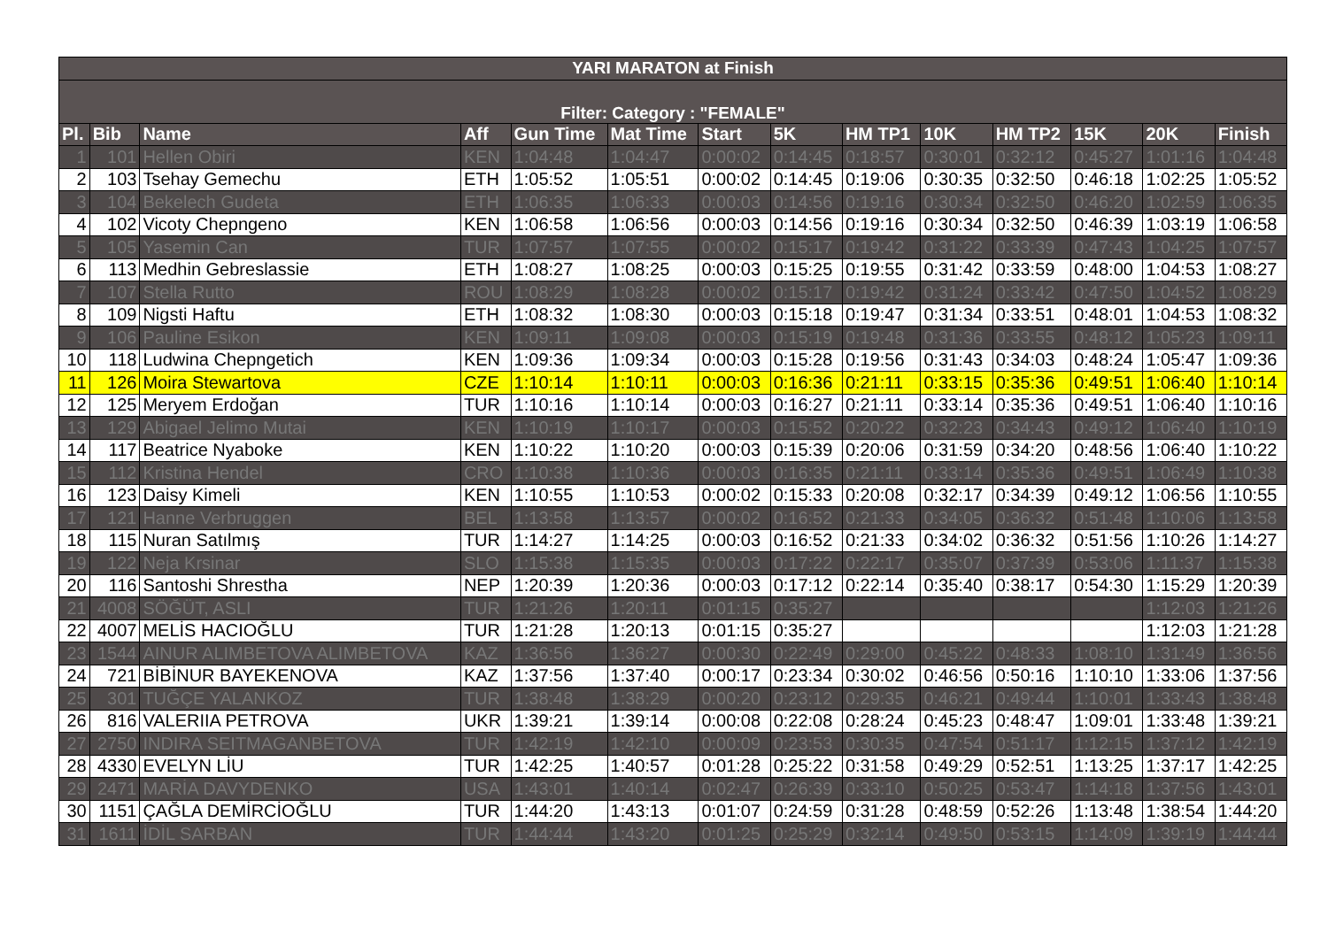| YARI MARATON at Finish | | | | | | | | | | | | | |
| Filter: Category : "FEMALE" | | | | | | | | | | | | | |
| Pl. | Bib | Name | Aff | Gun Time | Mat Time | Start | 5K | HM TP1 | 10K | HM TP2 | 15K | 20K | Finish |
| 1 | 101 | Hellen Obiri | KEN | 1:04:48 | 1:04:47 | 0:00:02 | 0:14:45 | 0:18:57 | 0:30:01 | 0:32:12 | 0:45:27 | 1:01:16 | 1:04:48 |
| 2 | 103 | Tsehay Gemechu | ETH | 1:05:52 | 1:05:51 | 0:00:02 | 0:14:45 | 0:19:06 | 0:30:35 | 0:32:50 | 0:46:18 | 1:02:25 | 1:05:52 |
| 3 | 104 | Bekelech Gudeta | ETH | 1:06:35 | 1:06:33 | 0:00:03 | 0:14:56 | 0:19:16 | 0:30:34 | 0:32:50 | 0:46:20 | 1:02:59 | 1:06:35 |
| 4 | 102 | Vicoty Chepngeno | KEN | 1:06:58 | 1:06:56 | 0:00:03 | 0:14:56 | 0:19:16 | 0:30:34 | 0:32:50 | 0:46:39 | 1:03:19 | 1:06:58 |
| 5 | 105 | Yasemin Can | TUR | 1:07:57 | 1:07:55 | 0:00:02 | 0:15:17 | 0:19:42 | 0:31:22 | 0:33:39 | 0:47:43 | 1:04:25 | 1:07:57 |
| 6 | 113 | Medhin Gebreslassie | ETH | 1:08:27 | 1:08:25 | 0:00:03 | 0:15:25 | 0:19:55 | 0:31:42 | 0:33:59 | 0:48:00 | 1:04:53 | 1:08:27 |
| 7 | 107 | Stella Rutto | ROU | 1:08:29 | 1:08:28 | 0:00:02 | 0:15:17 | 0:19:42 | 0:31:24 | 0:33:42 | 0:47:50 | 1:04:52 | 1:08:29 |
| 8 | 109 | Nigsti Haftu | ETH | 1:08:32 | 1:08:30 | 0:00:03 | 0:15:18 | 0:19:47 | 0:31:34 | 0:33:51 | 0:48:01 | 1:04:53 | 1:08:32 |
| 9 | 106 | Pauline Esikon | KEN | 1:09:11 | 1:09:08 | 0:00:03 | 0:15:19 | 0:19:48 | 0:31:36 | 0:33:55 | 0:48:12 | 1:05:23 | 1:09:11 |
| 10 | 118 | Ludwina Chepngetich | KEN | 1:09:36 | 1:09:34 | 0:00:03 | 0:15:28 | 0:19:56 | 0:31:43 | 0:34:03 | 0:48:24 | 1:05:47 | 1:09:36 |
| 11 | 126 | Moira Stewartova | CZE | 1:10:14 | 1:10:11 | 0:00:03 | 0:16:36 | 0:21:11 | 0:33:15 | 0:35:36 | 0:49:51 | 1:06:40 | 1:10:14 |
| 12 | 125 | Meryem Erdoğan | TUR | 1:10:16 | 1:10:14 | 0:00:03 | 0:16:27 | 0:21:11 | 0:33:14 | 0:35:36 | 0:49:51 | 1:06:40 | 1:10:16 |
| 13 | 129 | Abigael Jelimo Mutai | KEN | 1:10:19 | 1:10:17 | 0:00:03 | 0:15:52 | 0:20:22 | 0:32:23 | 0:34:43 | 0:49:12 | 1:06:40 | 1:10:19 |
| 14 | 117 | Beatrice Nyaboke | KEN | 1:10:22 | 1:10:20 | 0:00:03 | 0:15:39 | 0:20:06 | 0:31:59 | 0:34:20 | 0:48:56 | 1:06:40 | 1:10:22 |
| 15 | 112 | Kristina Hendel | CRO | 1:10:38 | 1:10:36 | 0:00:03 | 0:16:35 | 0:21:11 | 0:33:14 | 0:35:36 | 0:49:51 | 1:06:49 | 1:10:38 |
| 16 | 123 | Daisy Kimeli | KEN | 1:10:55 | 1:10:53 | 0:00:02 | 0:15:33 | 0:20:08 | 0:32:17 | 0:34:39 | 0:49:12 | 1:06:56 | 1:10:55 |
| 17 | 121 | Hanne Verbruggen | BEL | 1:13:58 | 1:13:57 | 0:00:02 | 0:16:52 | 0:21:33 | 0:34:05 | 0:36:32 | 0:51:48 | 1:10:06 | 1:13:58 |
| 18 | 115 | Nuran Satılmış | TUR | 1:14:27 | 1:14:25 | 0:00:03 | 0:16:52 | 0:21:33 | 0:34:02 | 0:36:32 | 0:51:56 | 1:10:26 | 1:14:27 |
| 19 | 122 | Neja Krsinar | SLO | 1:15:38 | 1:15:35 | 0:00:03 | 0:17:22 | 0:22:17 | 0:35:07 | 0:37:39 | 0:53:06 | 1:11:37 | 1:15:38 |
| 20 | 116 | Santoshi Shrestha | NEP | 1:20:39 | 1:20:36 | 0:00:03 | 0:17:12 | 0:22:14 | 0:35:40 | 0:38:17 | 0:54:30 | 1:15:29 | 1:20:39 |
| 21 | 4008 | SÖĞÜT, ASLI | TUR | 1:21:26 | 1:20:11 | 0:01:15 | 0:35:27 | | | | | 1:12:03 | 1:21:26 |
| 22 | 4007 | MELİS HACIOĞLU | TUR | 1:21:28 | 1:20:13 | 0:01:15 | 0:35:27 | | | | | 1:12:03 | 1:21:28 |
| 23 | 1544 | AINUR ALIMBETOVA ALIMBETOVA | KAZ | 1:36:56 | 1:36:27 | 0:00:30 | 0:22:49 | 0:29:00 | 0:45:22 | 0:48:33 | 1:08:10 | 1:31:49 | 1:36:56 |
| 24 | 721 | BİBİNUR BAYEKENOVA | KAZ | 1:37:56 | 1:37:40 | 0:00:17 | 0:23:34 | 0:30:02 | 0:46:56 | 0:50:16 | 1:10:10 | 1:33:06 | 1:37:56 |
| 25 | 301 | TUĞÇE YALANKOZ | TUR | 1:38:48 | 1:38:29 | 0:00:20 | 0:23:12 | 0:29:35 | 0:46:21 | 0:49:44 | 1:10:01 | 1:33:43 | 1:38:48 |
| 26 | 816 | VALERIIA PETROVA | UKR | 1:39:21 | 1:39:14 | 0:00:08 | 0:22:08 | 0:28:24 | 0:45:23 | 0:48:47 | 1:09:01 | 1:33:48 | 1:39:21 |
| 27 | 2750 | INDIRA SEITMAGANBETOVA | TUR | 1:42:19 | 1:42:10 | 0:00:09 | 0:23:53 | 0:30:35 | 0:47:54 | 0:51:17 | 1:12:15 | 1:37:12 | 1:42:19 |
| 28 | 4330 | EVELYN LİU | TUR | 1:42:25 | 1:40:57 | 0:01:28 | 0:25:22 | 0:31:58 | 0:49:29 | 0:52:51 | 1:13:25 | 1:37:17 | 1:42:25 |
| 29 | 2471 | MARİA DAVYDENKO | USA | 1:43:01 | 1:40:14 | 0:02:47 | 0:26:39 | 0:33:10 | 0:50:25 | 0:53:47 | 1:14:18 | 1:37:56 | 1:43:01 |
| 30 | 1151 | ÇAĞLA DEMİRCİOĞLU | TUR | 1:44:20 | 1:43:13 | 0:01:07 | 0:24:59 | 0:31:28 | 0:48:59 | 0:52:26 | 1:13:48 | 1:38:54 | 1:44:20 |
| 31 | 1611 | İDİL SARBAN | TUR | 1:44:44 | 1:43:20 | 0:01:25 | 0:25:29 | 0:32:14 | 0:49:50 | 0:53:15 | 1:14:09 | 1:39:19 | 1:44:44 |